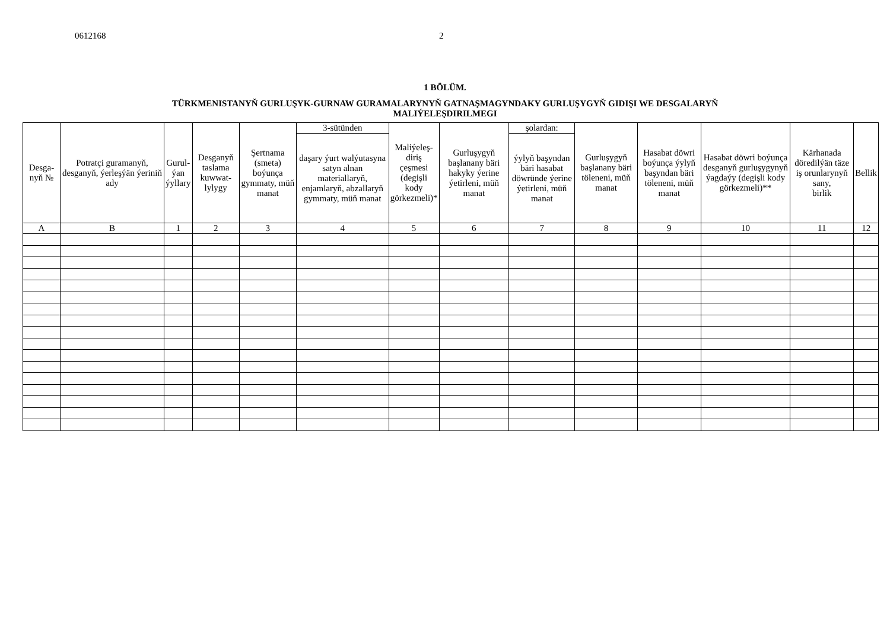0612168 2
1 BÖLÜM.
TÜRKMENISTANYŇ GURLUŞYK-GURNAW GURAMALARYNYŇ GATNAŞMAGYNDAKY GURLUŞYGYŇ GIDIŞI WE DESGALARYŇ
MALIÝELEŞDIRILMEGI
| Desga- nyň № | Potratçi guramanyň, desganyň, ýerleşýän ýeriniň ady | Gurul- ýan ýyllary | Desganyň taslama kuwwat- lylygy | Şertnama (smeta) boýunça gymmaty, müň manat | 3-sütünden | Maliýeleş- diriş çeşmesi (degişli kody görkezmeli)* | Gurluşygyň başlanany bäri hakyky ýerine ýetirleni, müň manat | şolardan: | Gurluşygyň başlanany bäri töleneni, müň manat | Hasabat döwri boýunça ýylyň başyndan bäri töleneni, müň manat | Hasabat döwri boýunça desganyň gurluşygynyň ýagdaýy (degişli kody görkezmeli)** | Kärhanada döredilýän täze iş orunlarynyň sany, birlik | Bellik |
| --- | --- | --- | --- | --- | --- | --- | --- | --- | --- | --- | --- | --- | --- |
| | | | | | daşary ýurt walýutasyna satyn alnan materiallaryň, enjamlaryň, abzallaryň gymmaty, müň manat | | | ýylyň başyndan bäri hasabat döwründe ýerine ýetirleni, müň manat | | | | | |
| A | B | 1 | 2 | 3 | 4 | 5 | 6 | 7 | 8 | 9 | 10 | 11 | 12 |